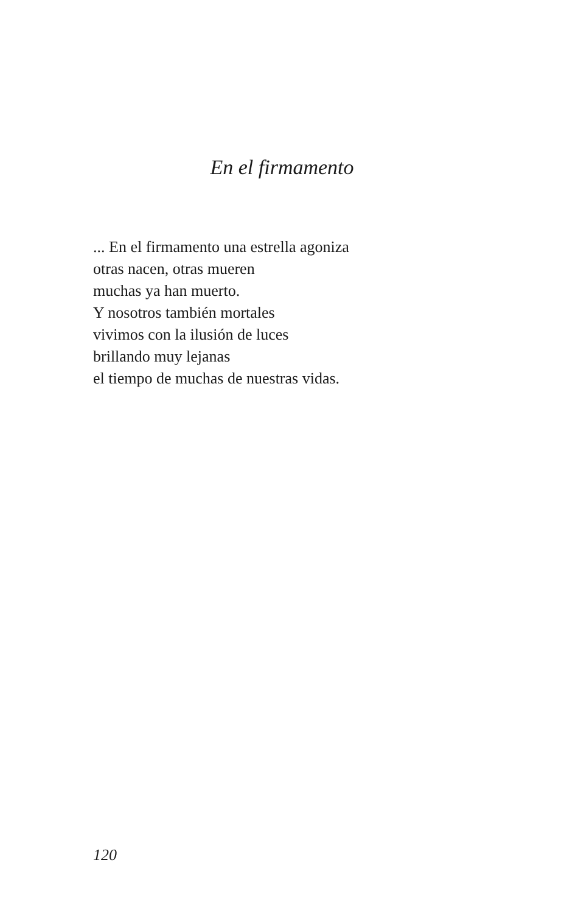En el firmamento
... En el firmamento una estrella agoniza
otras nacen, otras mueren
muchas ya han muerto.
Y nosotros también mortales
vivimos con la ilusión de luces
brillando muy lejanas
el tiempo de muchas de nuestras vidas.
120